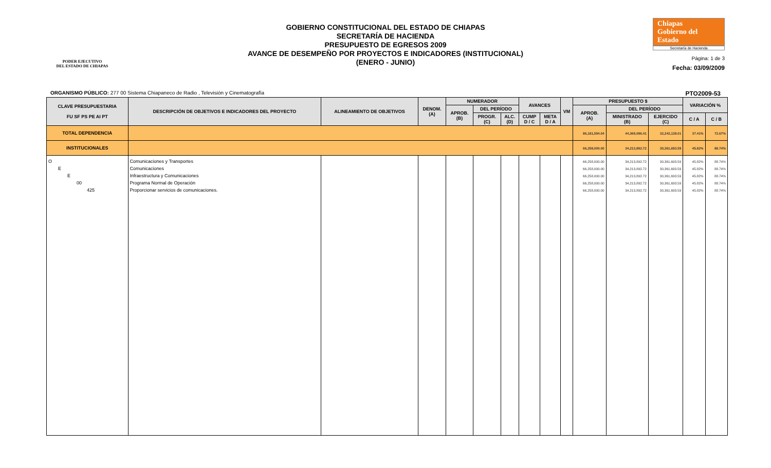PODER EJECUTIVO
DEL ESTADO DE CHIAPAS
GOBIERNO CONSTITUCIONAL DEL ESTADO DE CHIAPAS
SECRETARÍA DE HACIENDA
PRESUPUESTO DE EGRESOS 2009
AVANCE DE DESEMPEÑO POR PROYECTOS E INDICADORES (INSTITUCIONAL)
(ENERO - JUNIO)
Chiapas
Gobierno del Estado
Secretaría de Hacienda
Página: 1 de 3
Fecha: 03/09/2009
ORGANISMO PÚBLICO: 277 00 Sistema Chiapaneco de Radio , Televisión y Cinematografía PTO2009-53
| CLAVE PRESUPUESTARIA FU SF PS PE AI PT | DESCRIPCIÓN DE OBJETIVOS E INDICADORES DEL PROYECTO | ALINEAMIENTO DE OBJETIVOS | DENOM. (A) | NUMERADOR | | | AVANCES | | VM | PRESUPUESTO $ | | | VARIACIÓN % | |
| --- | --- | --- | --- | --- | --- | --- | --- | --- | --- | --- | --- | --- | --- | --- |
| | | | | APROB. (B) | DEL PERÍODO | | | | | APROB. (A) | DEL PERÍODO | | | |
| | | | | | PROGR. (C) | ALC. (D) | CUMP D / C | META D / A | | | MINISTRADO (B) | EJERCIDO (C) | C / A | C / B |
| TOTAL DEPENDENCIA | | | | | | | | | | 86,181,594.04 | 44,369,096.41 | 32,242,138.01 | 37.41% | 72.67% |
| INSTITUCIONALES | | | | | | | | | | 66,258,000.00 | 34,213,892.72 | 30,361,693.59 | 45.82% | 88.74% |
| O | Comunicaciones y Transportes | | | | | | | | | 66,258,000.00 | 34,213,892.72 | 30,361,693.59 | 45.82% | 88.74% |
| E | Comunicaciones | | | | | | | | | 66,258,000.00 | 34,213,892.72 | 30,361,693.59 | 45.82% | 88.74% |
| E | Infraestructura y Comunicaciones | | | | | | | | | 66,258,000.00 | 34,213,892.72 | 30,361,693.59 | 45.82% | 88.74% |
| 00 | Programa Normal de Operación | | | | | | | | | 66,258,000.00 | 34,213,892.72 | 30,361,693.59 | 45.82% | 88.74% |
| 425 | Proporcionar servicios de comunicaciones. | | | | | | | | | 66,258,000.00 | 34,213,892.72 | 30,361,693.59 | 45.82% | 88.74% |